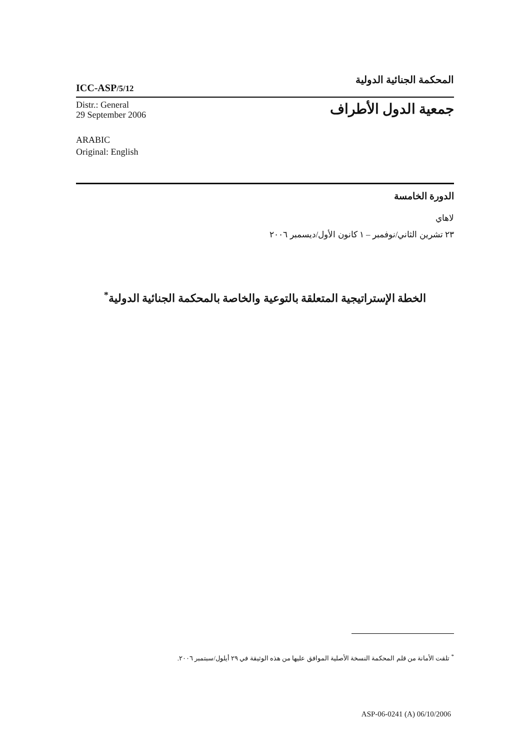ICC-ASP/5/12
المحكمة الجنائية الدولية
Distr.: General
29 September 2006
جمعية الدول الأطراف
ARABIC
Original: English
الدورة الخامسة
لاهاي
٢٣ تشرين الثاني/نوفمبر – ١ كانون الأول/ديسمبر ٢٠٠٦
الخطة الإستراتيجية المتعلقة بالتوعية والخاصة بالمحكمة الجنائية الدولية<sup>*</sup>
<sup>*</sup> تلقت الأمانة من قلم المحكمة النسخة الأصلية الموافق عليها من هذه الوثيقة في ٢٩ أيلول/سبتمبر ٢٠٠٦.
ASP-06-0241 (A) 06/10/2006